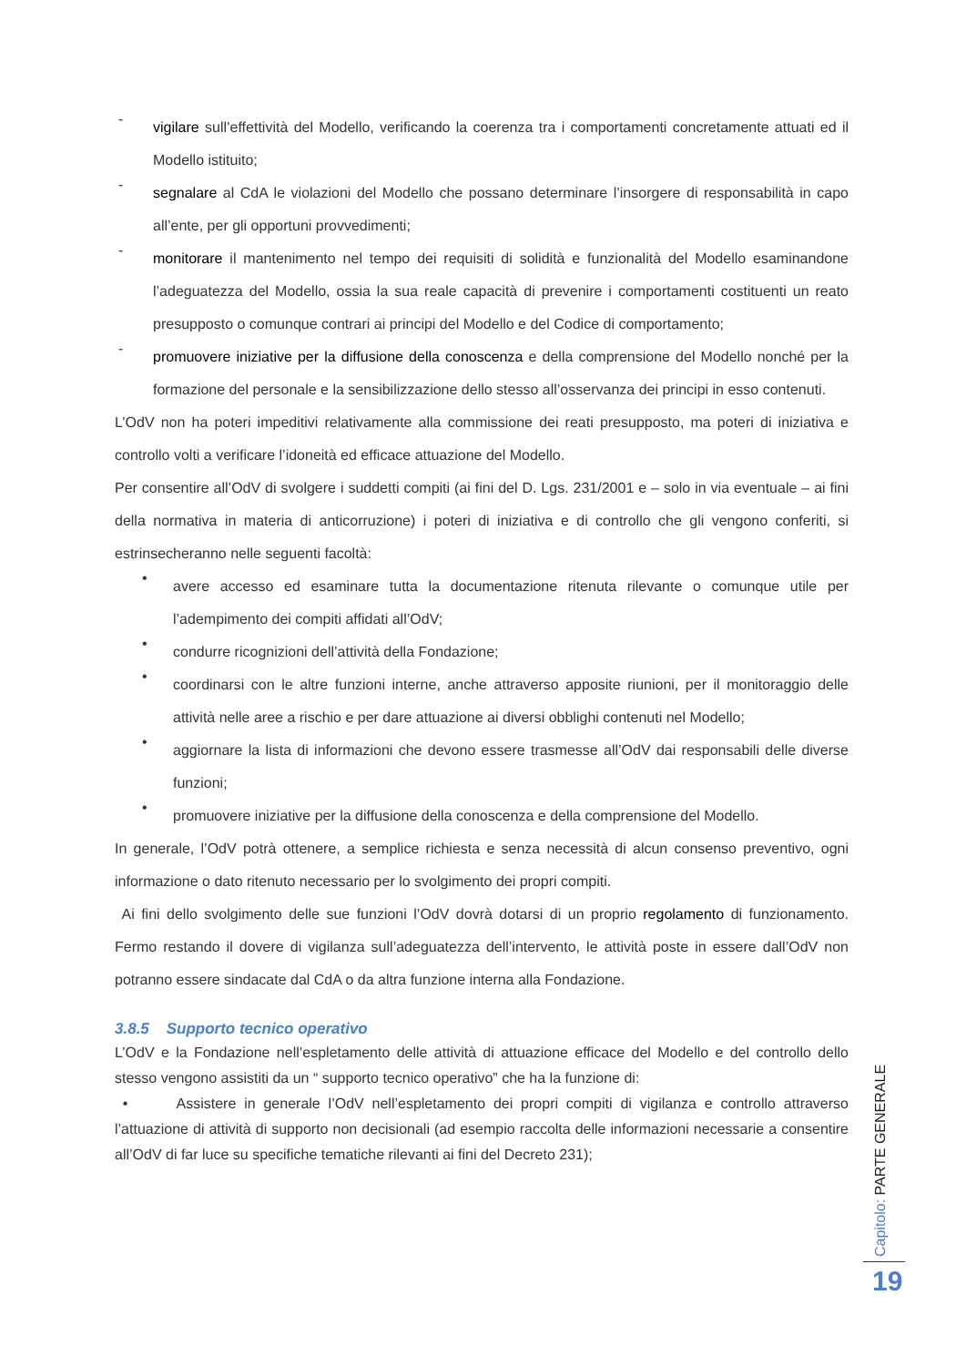-
vigilare sull’effettività del Modello, verificando la coerenza tra i comportamenti concretamente attuati ed il Modello istituito;
-
segnalare al CdA le violazioni del Modello che possano determinare l’insorgere di responsabilità in capo all’ente, per gli opportuni provvedimenti;
-
monitorare il mantenimento nel tempo dei requisiti di solidità e funzionalità del Modello esaminandone l’adeguatezza del Modello, ossia la sua reale capacità di prevenire i comportamenti costituenti un reato presupposto o comunque contrari ai principi del Modello e del Codice di comportamento;
-
promuovere iniziative per la diffusione della conoscenza e della comprensione del Modello nonché per la formazione del personale e la sensibilizzazione dello stesso all’osservanza dei principi in esso contenuti.
L’OdV non ha poteri impeditivi relativamente alla commissione dei reati presupposto, ma poteri di iniziativa e controllo volti a verificare l’idoneità ed efficace attuazione del Modello.
Per consentire all’OdV di svolgere i suddetti compiti (ai fini del D. Lgs. 231/2001 e – solo in via eventuale – ai fini della normativa in materia di anticorruzione) i poteri di iniziativa e di controllo che gli vengono conferiti, si estrinsecheranno nelle seguenti facoltà:
•
avere accesso ed esaminare tutta la documentazione ritenuta rilevante o comunque utile per l’adempimento dei compiti affidati all’OdV;
•
condurre ricognizioni dell’attività della Fondazione;
•
coordinarsi con le altre funzioni interne, anche attraverso apposite riunioni, per il monitoraggio delle attività nelle aree a rischio e per dare attuazione ai diversi obblighi contenuti nel Modello;
•
aggiornare la lista di informazioni che devono essere trasmesse all’OdV dai responsabili delle diverse funzioni;
•
promuovere iniziative per la diffusione della conoscenza e della comprensione del Modello.
In generale, l’OdV potrà ottenere, a semplice richiesta e senza necessità di alcun consenso preventivo, ogni informazione o dato ritenuto necessario per lo svolgimento dei propri compiti.
Ai fini dello svolgimento delle sue funzioni l’OdV dovrà dotarsi di un proprio regolamento di funzionamento. Fermo restando il dovere di vigilanza sull’adeguatezza dell’intervento, le attività poste in essere dall’OdV non potranno essere sindacate dal CdA o da altra funzione interna alla Fondazione.
3.8.5 Supporto tecnico operativo
L’OdV e la Fondazione nell’espletamento delle attività di attuazione efficace del Modello e del controllo dello stesso vengono assistiti da un “ supporto tecnico operativo” che ha la funzione di:
• Assistere in generale l’OdV nell’espletamento dei propri compiti di vigilanza e controllo attraverso l’attuazione di attività di supporto non decisionali (ad esempio raccolta delle informazioni necessarie a consentire all’OdV di far luce su specifiche tematiche rilevanti ai fini del Decreto 231);
Capitolo: PARTE GENERALE
19